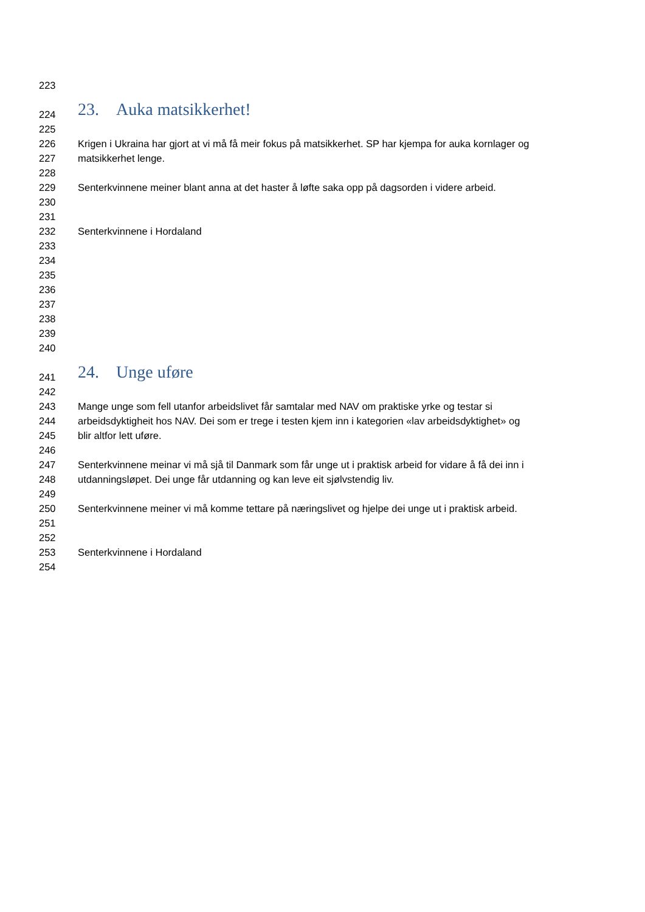223
224 23. Auka matsikkerhet!
225
226 Krigen i Ukraina har gjort at vi må få meir fokus på matsikkerhet. SP har kjempa for auka kornlager og
227 matsikkerhet lenge.
228
229 Senterkvinnene meiner blant anna at det haster å løfte saka opp på dagsorden i videre arbeid.
230
231
232 Senterkvinnene i Hordaland
233
234
235
236
237
238
239
240
241 24. Unge uføre
242
243 Mange unge som fell utanfor arbeidslivet får samtalar med NAV om praktiske yrke og testar si
244 arbeidsdyktigheit hos NAV. Dei som er trege i testen kjem inn i kategorien «lav arbeidsdyktighet» og
245 blir altfor lett uføre.
246
247 Senterkvinnene meinar vi må sjå til Danmark som får unge ut i praktisk arbeid for vidare å få dei inn i
248 utdanningsløpet. Dei unge får utdanning og kan leve eit sjølvstendig liv.
249
250 Senterkvinnene meiner vi må komme tettare på næringslivet og hjelpe dei unge ut i praktisk arbeid.
251
252
253 Senterkvinnene i Hordaland
254